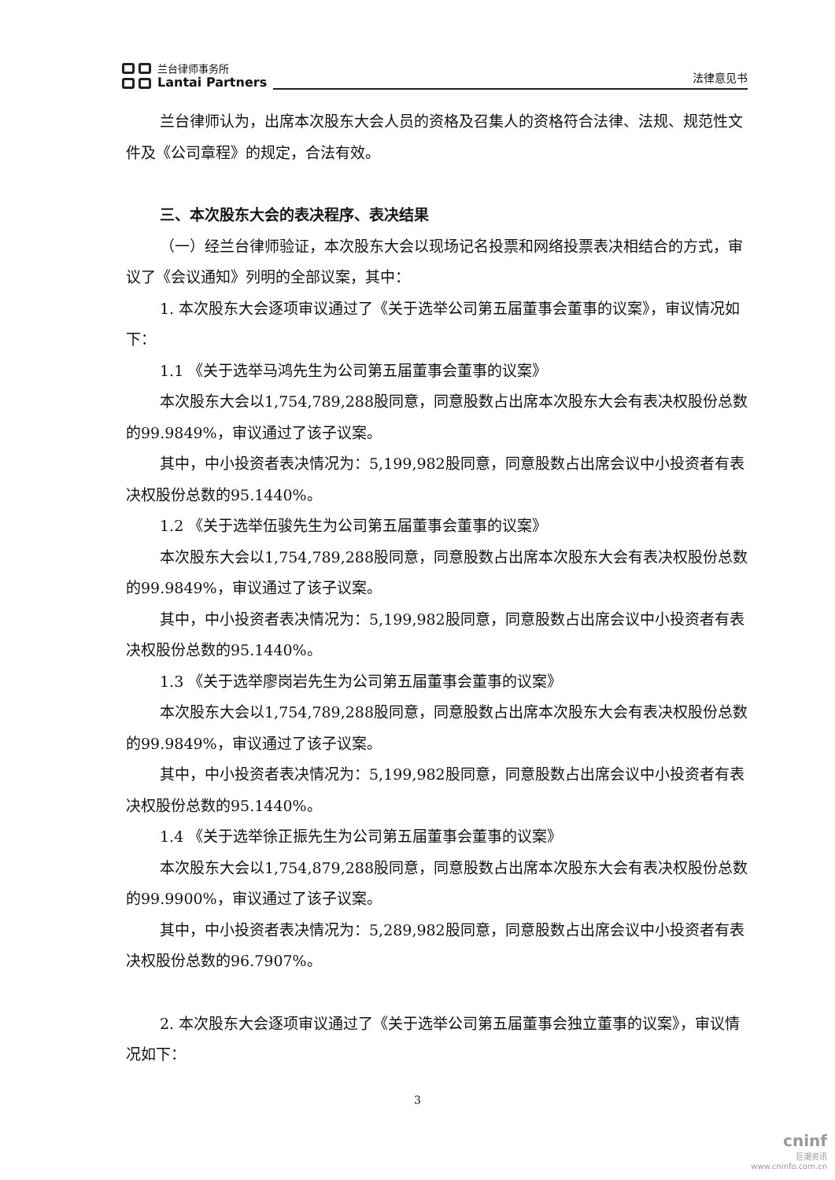兰台律师事务所
Lantai Partners
法律意见书
兰台律师认为，出席本次股东大会人员的资格及召集人的资格符合法律、法规、规范性文件及《公司章程》的规定，合法有效。
三、本次股东大会的表决程序、表决结果
（一）经兰台律师验证，本次股东大会以现场记名投票和网络投票表决相结合的方式，审议了《会议通知》列明的全部议案，其中：
1. 本次股东大会逐项审议通过了《关于选举公司第五届董事会董事的议案》，审议情况如下：
1.1 《关于选举马鸿先生为公司第五届董事会董事的议案》
本次股东大会以1,754,789,288股同意，同意股数占出席本次股东大会有表决权股份总数的99.9849%，审议通过了该子议案。
其中，中小投资者表决情况为：5,199,982股同意，同意股数占出席会议中小投资者有表决权股份总数的95.1440%。
1.2 《关于选举伍骏先生为公司第五届董事会董事的议案》
本次股东大会以1,754,789,288股同意，同意股数占出席本次股东大会有表决权股份总数的99.9849%，审议通过了该子议案。
其中，中小投资者表决情况为：5,199,982股同意，同意股数占出席会议中小投资者有表决权股份总数的95.1440%。
1.3 《关于选举廖岗岩先生为公司第五届董事会董事的议案》
本次股东大会以1,754,789,288股同意，同意股数占出席本次股东大会有表决权股份总数的99.9849%，审议通过了该子议案。
其中，中小投资者表决情况为：5,199,982股同意，同意股数占出席会议中小投资者有表决权股份总数的95.1440%。
1.4 《关于选举徐正振先生为公司第五届董事会董事的议案》
本次股东大会以1,754,879,288股同意，同意股数占出席本次股东大会有表决权股份总数的99.9900%，审议通过了该子议案。
其中，中小投资者表决情况为：5,289,982股同意，同意股数占出席会议中小投资者有表决权股份总数的96.7907%。
2. 本次股东大会逐项审议通过了《关于选举公司第五届董事会独立董事的议案》，审议情况如下：
3
cninf
巨潮资讯
www.cninfo.com.cn